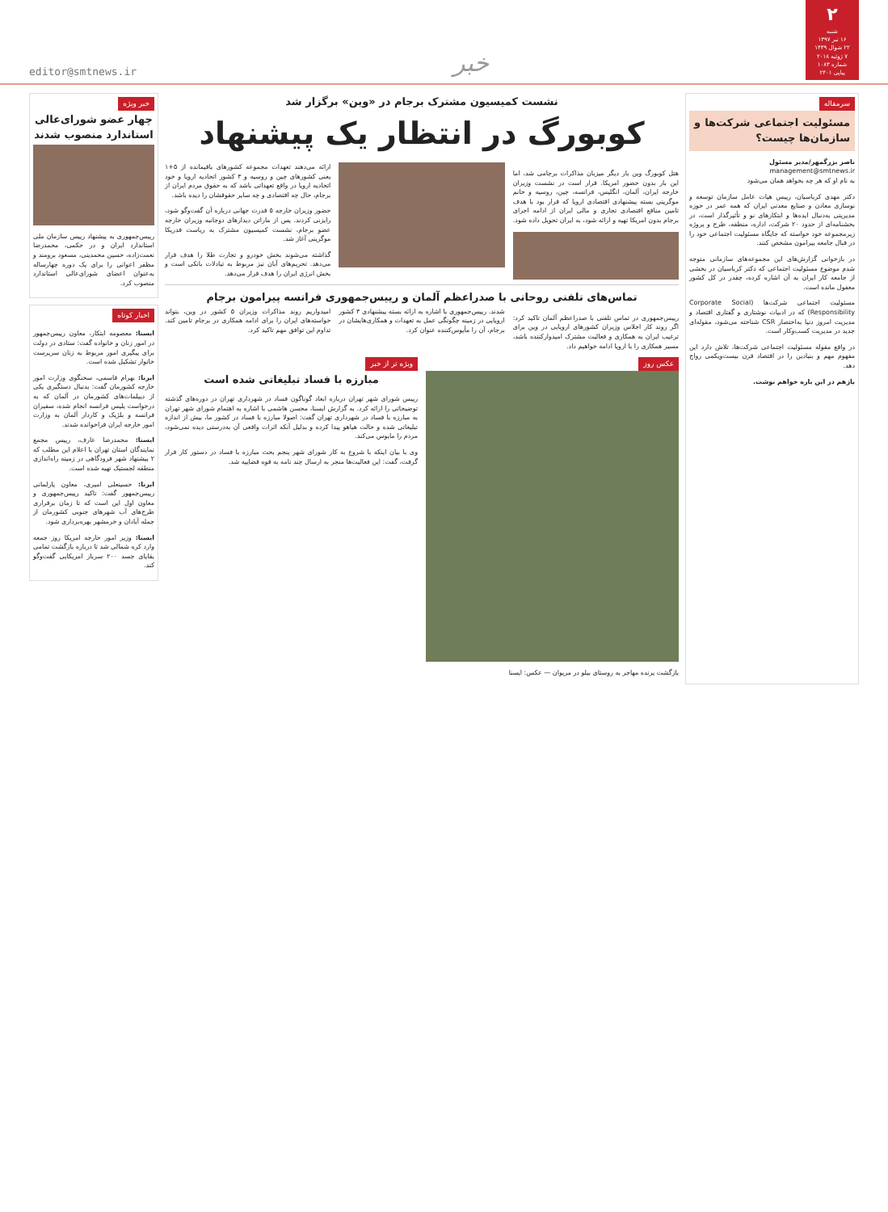۲
شنبه
۱۶ تیر ۱۳۹۷
۲۲ شوال ۱۴۳۹
۷ ژوئیه ۲۰۱۸
شماره ۱۰۸۳
پیاپی ۲۴۰۱
خبر
editor@smtnews.ir
سرمقاله
مسئولیت اجتماعی شرکت‌ها و سازمان‌ها چیست؟
ناصر بزرگمهر/مدیر مسئول
management@smtnews.ir
به نام او که هر چه بخواهد همان می‌شود
دکتر مهدی کرباسیان، رییس هیات عامل سازمان توسعه و نوسازی معادن و صنایع معدنی ایران که همه عمر در حوزه مدیریتی به‌دنبال ایده‌ها و ابتکارهای نو و تأثیرگذار است، در بخشنامه‌ای از حدود ۲۰ شرکت، اداره، منطقه، طرح و پروژه زیرمجموعه خود خواسته که جایگاه مسئولیت اجتماعی خود را در قبال جامعه پیرامون مشخص کنند.
در بازخوانی گزارش‌های این مجموعه‌های سازمانی متوجه شدم موضوع مسئولیت اجتماعی که دکتر کرباسیان در بخشی از جامعه کار ایران به آن اشاره کرده، چقدر در کل کشور مغفول مانده است.
مسئولیت اجتماعی شرکت‌ها (Corporate Social Responsibility) که در ادبیات نوشتاری و گفتاری اقتصاد و مدیریت امروز دنیا به‌اختصار CSR شناخته می‌شود، مقوله‌ای جدید در مدیریت کسب‌وکار است.
در واقع مقوله مسئولیت اجتماعی شرکت‌ها، تلاش دارد این مفهوم مهم و بنیادین را در اقتصاد قرن بیست‌ویکمی رواج دهد.
بازهم در این باره خواهم نوشت.
نشست کمیسیون مشترک برجام در «وین» برگزار شد
کوبورگ در انتظار یک پیشنهاد
هتل کوبورگ وین بار دیگر میزبان مذاکرات برجامی شد، اما این بار بدون حضور امریکا. قرار است در نشست وزیران خارجه ایران، آلمان، انگلیس، فرانسه، چین، روسیه و خانم موگرینی بسته پیشنهادی اقتصادی اروپا که قرار بود با هدف تامین منافع اقتصادی تجاری و مالی ایران از ادامه اجرای برجام بدون امریکا تهیه و ارائه شود، به ایران تحویل داده شود.
ارائه می‌دهند تعهدات مجموعه کشورهای باقیمانده از ۵+۱ یعنی کشورهای چین و روسیه و ۳ کشور اتحادیه اروپا و خود اتحادیه اروپا در واقع تعهداتی باشد که به حقوق مردم ایران از برجام، حال چه اقتصادی و چه سایر حقوقشان را دیده باشد.
حضور وزیران خارجه ۵ قدرت جهانی درباره آن گفت‌وگو شود، رایزنی کردند. پس از ماراتن دیدارهای دوجانبه وزیران خارجه عضو برجام، نشست کمیسیون مشترک به ریاست فدریکا موگرینی آغاز شد.
گذاشته می‌شوند بخش خودرو و تجارت طلا را هدف قرار می‌دهد. تحریم‌های آبان نیز مربوط به تبادلات بانکی است و بخش انرژی ایران را هدف قرار می‌دهد.
تماس‌های تلفنی روحانی با صدراعظم آلمان و رییس‌جمهوری فرانسه پیرامون برجام
رییس‌جمهوری در تماس تلفنی با صدراعظم آلمان تاکید کرد: اگر روند کار اجلاس وزیران کشورهای اروپایی در وین برای ترغیب ایران به همکاری و فعالیت مشترک امیدوارکننده باشد، مسیر همکاری را با اروپا ادامه خواهیم داد.
شدند. رییس‌جمهوری با اشاره به ارائه بسته پیشنهادی ۳ کشور اروپایی در زمینه چگونگی عمل به تعهدات و همکاری‌هایشان در برجام، آن را مأیوس‌کننده عنوان کرد.
امیدواریم روند مذاکرات وزیران ۵ کشور در وین، بتواند خواسته‌های ایران را برای ادامه همکاری در برجام تامین کند. تداوم این توافق مهم تاکید کرد.
عکس روز
بازگشت پرنده مهاجر به روستای بیلو در مریوان — عکس: ایسنا
ویژه تر از خبر
مبارزه با فساد تبلیغاتی شده است
رییس شورای شهر تهران درباره ابعاد گوناگون فساد در شهرداری تهران در دوره‌های گذشته توضیحاتی را ارائه کرد. به گزارش ایسنا، محسن هاشمی با اشاره به اهتمام شورای شهر تهران به مبارزه با فساد در شهرداری تهران گفت: اصولا مبارزه با فساد در کشور ما، بیش از اندازه تبلیغاتی شده و حالت هیاهو پیدا کرده و بدلیل آنکه اثرات واقعی آن به‌درستی دیده نمی‌شود، مردم را مایوس می‌کند.
وی با بیان اینکه با شروع به کار شورای شهر پنجم بحث مبارزه با فساد در دستور کار قرار گرفت، گفت: این فعالیت‌ها منجر به ارسال چند نامه به قوه قضاییه شد.
خبر ویژه
چهار عضو شورای‌عالی استاندارد منصوب شدند
رییس‌جمهوری به پیشنهاد رییس سازمان ملی استاندارد ایران و در حکمی، محمدرضا نعمت‌زاده، حسین محمدینی، مسعود برومند و مظفر اعوانی را برای یک دوره چهارساله به‌عنوان اعضای شورای‌عالی استاندارد منصوب کرد.
اخبار کوتاه
ایسنا: معصومه ابتکار، معاون رییس‌جمهور در امور زنان و خانواده گفت: ستادی در دولت برای پیگیری امور مربوط به زنان سرپرست خانوار تشکیل شده است.
ایرنا: بهرام قاسمی، سخنگوی وزارت امور خارجه کشورمان گفت: بدنبال دستگیری یکی از دیپلمات‌های کشورمان در آلمان که به درخواست پلیس فرانسه انجام شده، سفیران فرانسه و بلژیک و کاردار آلمان به وزارت امور خارجه ایران فراخوانده شدند.
ایسنا: محمدرضا عارف، رییس مجمع نمایندگان استان تهران با اعلام این مطلب که ۲ پیشنهاد شهر فرودگاهی در زمینه راه‌اندازی منطقه لجستیک تهیه شده است.
ایرنا: حسینعلی امیری، معاون پارلمانی رییس‌جمهور گفت: تاکید رییس‌جمهوری و معاون اول این است که تا زمان برقراری طرح‌های آب شهرهای جنوبی کشورمان از جمله آبادان و خرمشهر بهره‌برداری شود.
ایسنا: وزیر امور خارجه امریکا روز جمعه وارد کره شمالی شد تا درباره بازگشت تمامی بقایای جسد ۲۰۰ سرباز امریکایی گفت‌وگو کند.